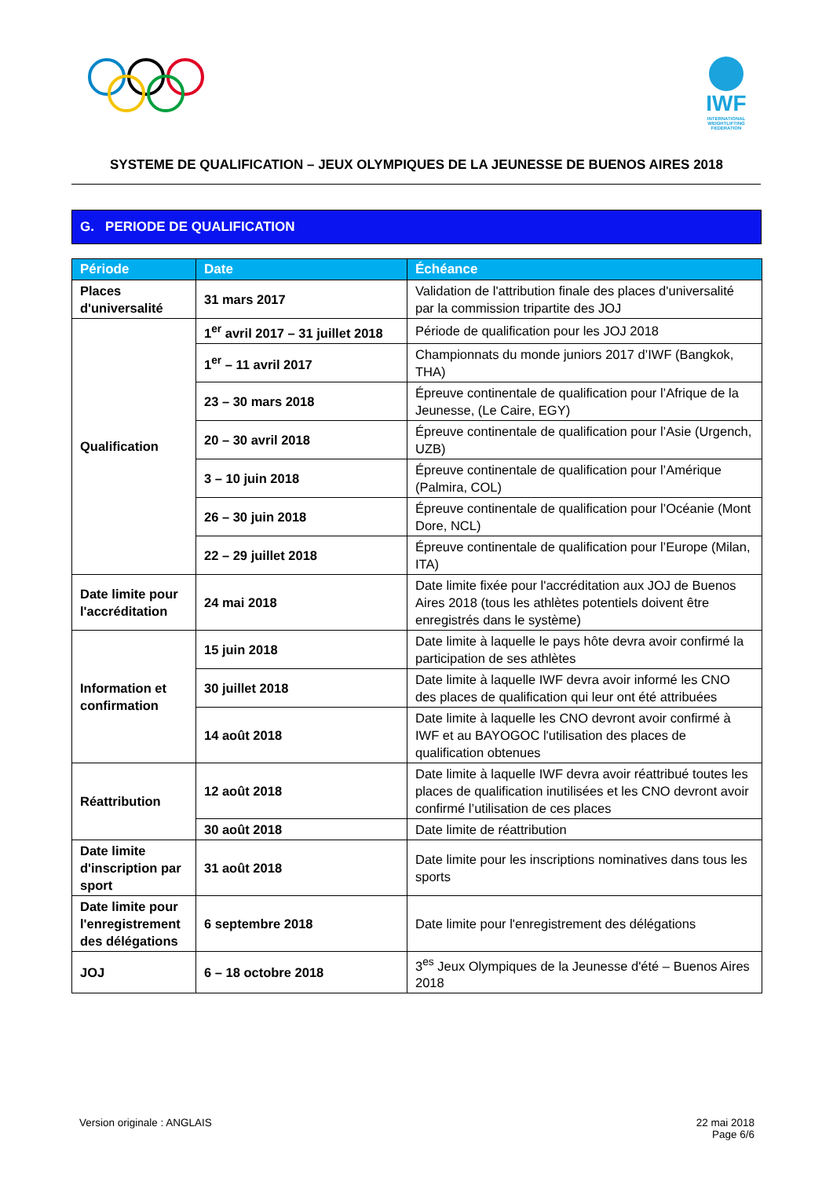IWF
INTERNATIONAL WEIGHTLIFTING FEDERATION
SYSTEME DE QUALIFICATION – JEUX OLYMPIQUES DE LA JEUNESSE DE BUENOS AIRES 2018
G. PERIODE DE QUALIFICATION
| Période | Date | Échéance |
| --- | --- | --- |
| Places d'universalité | 31 mars 2017 | Validation de l'attribution finale des places d'universalité par la commission tripartite des JOJ |
| Qualification | 1<sup>er</sup> avril 2017 – 31 juillet 2018 | Période de qualification pour les JOJ 2018 |
| | 1<sup>er</sup> – 11 avril 2017 | Championnats du monde juniors 2017 d’IWF (Bangkok, THA) |
| | 23 – 30 mars 2018 | Épreuve continentale de qualification pour l’Afrique de la Jeunesse, (Le Caire, EGY) |
| | 20 – 30 avril 2018 | Épreuve continentale de qualification pour l’Asie (Urgench, UZB) |
| | 3 – 10 juin 2018 | Épreuve continentale de qualification pour l’Amérique (Palmira, COL) |
| | 26 – 30 juin 2018 | Épreuve continentale de qualification pour l’Océanie (Mont Dore, NCL) |
| | 22 – 29 juillet 2018 | Épreuve continentale de qualification pour l’Europe (Milan, ITA) |
| Date limite pour l'accréditation | 24 mai 2018 | Date limite fixée pour l'accréditation aux JOJ de Buenos Aires 2018 (tous les athlètes potentiels doivent être enregistrés dans le système) |
| Information et confirmation | 15 juin 2018 | Date limite à laquelle le pays hôte devra avoir confirmé la participation de ses athlètes |
| | 30 juillet 2018 | Date limite à laquelle IWF devra avoir informé les CNO des places de qualification qui leur ont été attribuées |
| | 14 août 2018 | Date limite à laquelle les CNO devront avoir confirmé à IWF et au BAYOGOC l'utilisation des places de qualification obtenues |
| Réattribution | 12 août 2018 | Date limite à laquelle IWF devra avoir réattribué toutes les places de qualification inutilisées et les CNO devront avoir confirmé l’utilisation de ces places |
| | 30 août 2018 | Date limite de réattribution |
| Date limite d'inscription par sport | 31 août 2018 | Date limite pour les inscriptions nominatives dans tous les sports |
| Date limite pour l'enregistrement des délégations | 6 septembre 2018 | Date limite pour l'enregistrement des délégations |
| JOJ | 6 – 18 octobre 2018 | 3<sup>es</sup> Jeux Olympiques de la Jeunesse d'été – Buenos Aires 2018 |
Version originale : ANGLAIS 22 mai 2018
Page 6/6